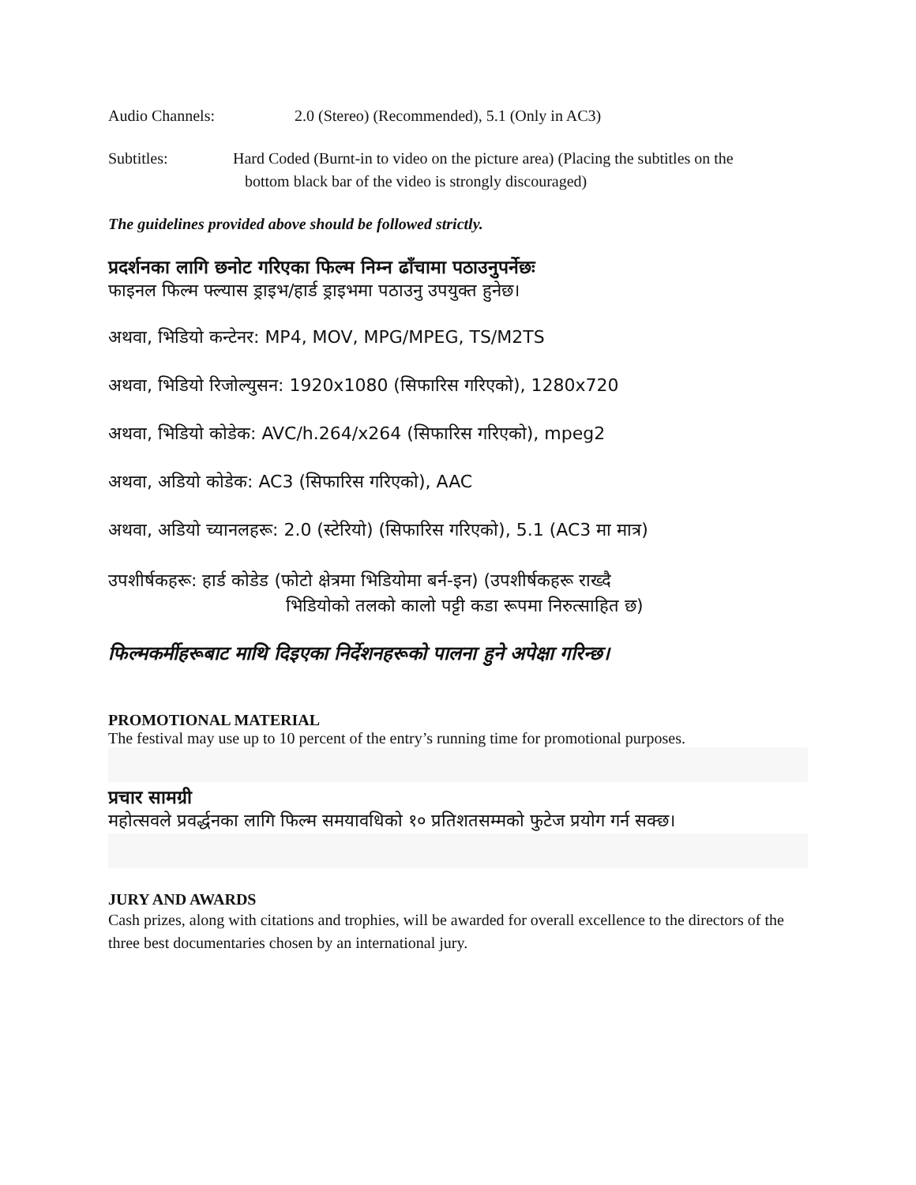Audio Channels: 2.0 (Stereo) (Recommended), 5.1 (Only in AC3)
Subtitles: Hard Coded (Burnt-in to video on the picture area) (Placing the subtitles on the
bottom black bar of the video is strongly discouraged)
The guidelines provided above should be followed strictly.
प्रदर्शनका लागि छनोट गरिएका फिल्म निम्न ढाँचामा पठाउनुपर्नेछः
फाइनल फिल्म फ्ल्यास ड्राइभ/हार्ड ड्राइभमा पठाउनु उपयुक्त हुनेछ।
अथवा, भिडियो कन्टेनर: MP4, MOV, MPG/MPEG, TS/M2TS
अथवा, भिडियो रिजोल्युसन: 1920x1080 (सिफारिस गरिएको), 1280x720
अथवा, भिडियो कोडेक: AVC/h.264/x264 (सिफारिस गरिएको), mpeg2
अथवा, अडियो कोडेक: AC3 (सिफारिस गरिएको), AAC
अथवा, अडियो च्यानलहरू: 2.0 (स्टेरियो) (सिफारिस गरिएको), 5.1 (AC3 मा मात्र)
उपशीर्षकहरू: हार्ड कोडेड (फोटो क्षेत्रमा भिडियोमा बर्न-इन) (उपशीर्षकहरू राख्दै
भिडियोको तलको कालो पट्टी कडा रूपमा निरुत्साहित छ)
फिल्मकर्मीहरूबाट माथि दिइएका निर्देशनहरूको पालना हुने अपेक्षा गरिन्छ।
PROMOTIONAL MATERIAL
The festival may use up to 10 percent of the entry’s running time for promotional purposes.
प्रचार सामग्री
महोत्सवले प्रवर्द्धनका लागि फिल्म समयावधिको १० प्रतिशतसम्मको फुटेज प्रयोग गर्न सक्छ।
JURY AND AWARDS
Cash prizes, along with citations and trophies, will be awarded for overall excellence to the directors of the three best documentaries chosen by an international jury.